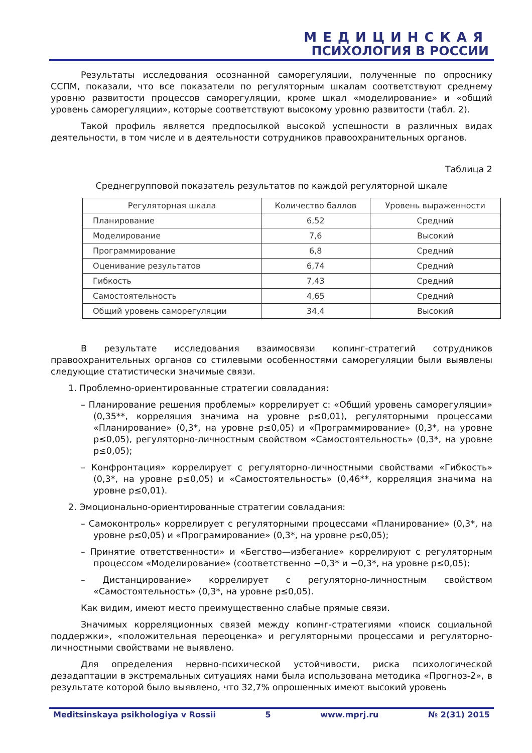МЕДИЦИНСКАЯ
ПСИХОЛОГИЯ В РОССИИ
Результаты исследования осознанной саморегуляции, полученные по опроснику ССПМ, показали, что все показатели по регуляторным шкалам соответствуют среднему уровню развитости процессов саморегуляции, кроме шкал «моделирование» и «общий уровень саморегуляции», которые соответствуют высокому уровню развитости (табл. 2).
Такой профиль является предпосылкой высокой успешности в различных видах деятельности, в том числе и в деятельности сотрудников правоохранительных органов.
Таблица 2
Среднегрупповой показатель результатов по каждой регуляторной шкале
| Регуляторная шкала | Количество баллов | Уровень выраженности |
| --- | --- | --- |
| Планирование | 6,52 | Средний |
| Моделирование | 7,6 | Высокий |
| Программирование | 6,8 | Средний |
| Оценивание результатов | 6,74 | Средний |
| Гибкость | 7,43 | Средний |
| Самостоятельность | 4,65 | Средний |
| Общий уровень саморегуляции | 34,4 | Высокий |
В результате исследования взаимосвязи копинг-стратегий сотрудников правоохранительных органов со стилевыми особенностями саморегуляции были выявлены следующие статистически значимые связи.
1. Проблемно-ориентированные стратегии совладания:
– Планирование решения проблемы» коррелирует с: «Общий уровень саморегуляции» (0,35**, корреляция значима на уровне p≤0,01), регуляторными процессами «Планирование» (0,3*, на уровне p≤0,05) и «Программирование» (0,3*, на уровне p≤0,05), регуляторно-личностным свойством «Самостоятельность» (0,3*, на уровне p≤0,05);
– Конфронтация» коррелирует с регуляторно-личностными свойствами «Гибкость» (0,3*, на уровне p≤0,05) и «Самостоятельность» (0,46**, корреляция значима на уровне p≤0,01).
2. Эмоционально-ориентированные стратегии совладания:
– Самоконтроль» коррелирует с регуляторными процессами «Планирование» (0,3*, на уровне p≤0,05) и «Програмирование» (0,3*, на уровне p≤0,05);
– Принятие ответственности» и «Бегство—избегание» коррелируют с регуляторным процессом «Моделирование» (соответственно −0,3* и −0,3*, на уровне p≤0,05);
– Дистанцирование» коррелирует с регуляторно-личностным свойством «Самостоятельность» (0,3*, на уровне p≤0,05).
Как видим, имеют место преимущественно слабые прямые связи.
Значимых корреляционных связей между копинг-стратегиями «поиск социальной поддержки», «положительная переоценка» и регуляторными процессами и регуляторно-личностными свойствами не выявлено.
Для определения нервно-психической устойчивости, риска психологической дезадаптации в экстремальных ситуациях нами была использована методика «Прогноз-2», в результате которой было выявлено, что 32,7% опрошенных имеют высокий уровень
Meditsinskaya psikhologiya v Rossii 5 www.mprj.ru № 2(31) 2015